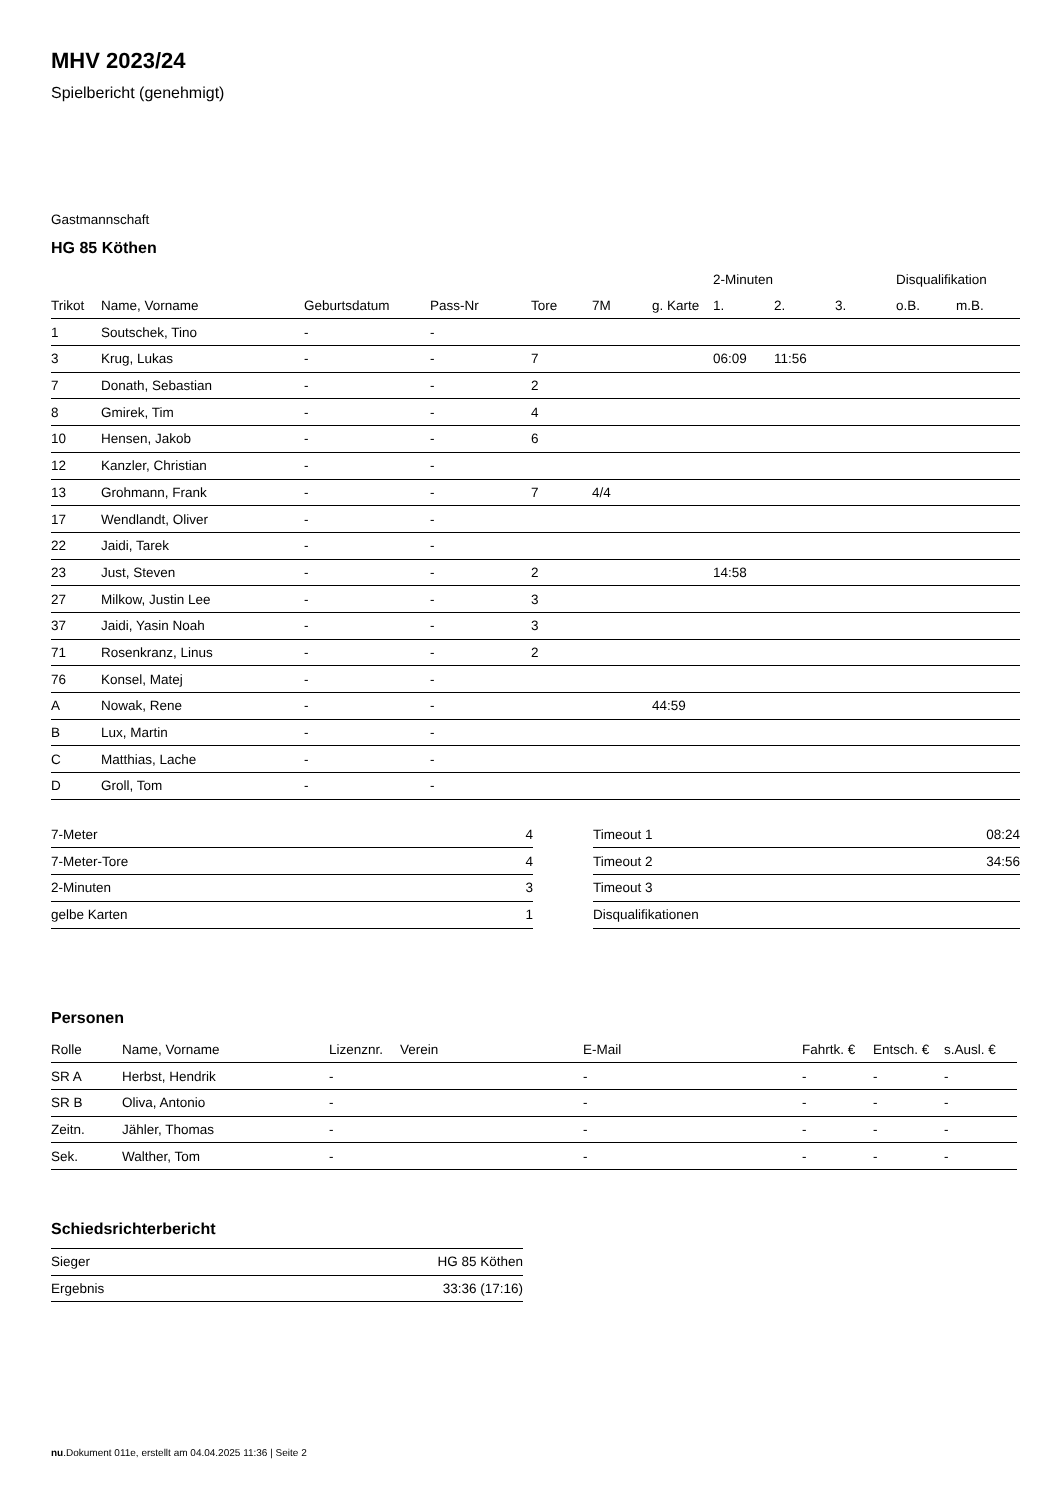MHV 2023/24
Spielbericht (genehmigt)
Gastmannschaft
HG 85 Köthen
| | | | | | | | 2-Minuten | | | Disqualifikation | |
| Trikot | Name, Vorname | Geburtsdatum | Pass-Nr | Tore | 7M | g. Karte | 1. | 2. | 3. | o.B. | m.B. |
| 1 | Soutschek, Tino | - | - | | | | | | | | |
| 3 | Krug, Lukas | - | - | 7 | | | 06:09 | 11:56 | | | |
| 7 | Donath, Sebastian | - | - | 2 | | | | | | | |
| 8 | Gmirek, Tim | - | - | 4 | | | | | | | |
| 10 | Hensen, Jakob | - | - | 6 | | | | | | | |
| 12 | Kanzler, Christian | - | - | | | | | | | | |
| 13 | Grohmann, Frank | - | - | 7 | 4/4 | | | | | | |
| 17 | Wendlandt, Oliver | - | - | | | | | | | | |
| 22 | Jaidi, Tarek | - | - | | | | | | | | |
| 23 | Just, Steven | - | - | 2 | | | 14:58 | | | | |
| 27 | Milkow, Justin Lee | - | - | 3 | | | | | | | |
| 37 | Jaidi, Yasin Noah | - | - | 3 | | | | | | | |
| 71 | Rosenkranz, Linus | - | - | 2 | | | | | | | |
| 76 | Konsel, Matej | - | - | | | | | | | | |
| A | Nowak, Rene | - | - | | | 44:59 | | | | | |
| B | Lux, Martin | - | - | | | | | | | | |
| C | Matthias, Lache | - | - | | | | | | | | |
| D | Groll, Tom | - | - | | | | | | | | |
| 7-Meter | 4 |
| 7-Meter-Tore | 4 |
| 2-Minuten | 3 |
| gelbe Karten | 1 |
| Timeout 1 | 08:24 |
| Timeout 2 | 34:56 |
| Timeout 3 | |
| Disqualifikationen | |
Personen
| Rolle | Name, Vorname | Lizenznr. | Verein | E-Mail | Fahrtk. € | Entsch. € | s.Ausl. € |
| --- | --- | --- | --- | --- | --- | --- | --- |
| SR A | Herbst, Hendrik | - | | - | - | - | - |
| SR B | Oliva, Antonio | - | | - | - | - | - |
| Zeitn. | Jähler, Thomas | - | | - | - | - | - |
| Sek. | Walther, Tom | - | | - | - | - | - |
Schiedsrichterbericht
| Sieger | HG 85 Köthen |
| Ergebnis | 33:36 (17:16) |
nu.Dokument 011e, erstellt am 04.04.2025 11:36 | Seite 2